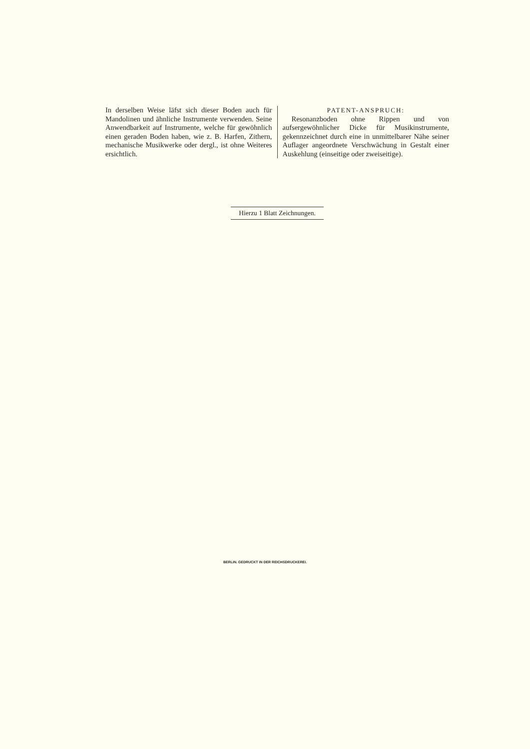In derselben Weise läfst sich dieser Boden auch für Mandolinen und ähnliche Instrumente verwenden. Seine Anwendbarkeit auf Instrumente, welche für gewöhnlich einen geraden Boden haben, wie z. B. Harfen, Zithern, mechanische Musikwerke oder dergl., ist ohne Weiteres ersichtlich.
PATENT-ANSPRUCH:
Resonanzboden ohne Rippen und von aufsergewöhnlicher Dicke für Musikinstrumente, gekennzeichnet durch eine in unmittelbarer Nähe seiner Auflager angeordnete Verschwächung in Gestalt einer Auskehlung (einseitige oder zweiseitige).
Hierzu 1 Blatt Zeichnungen.
BERLIN. GEDRUCKT IN DER REICHSDRUCKEREI.